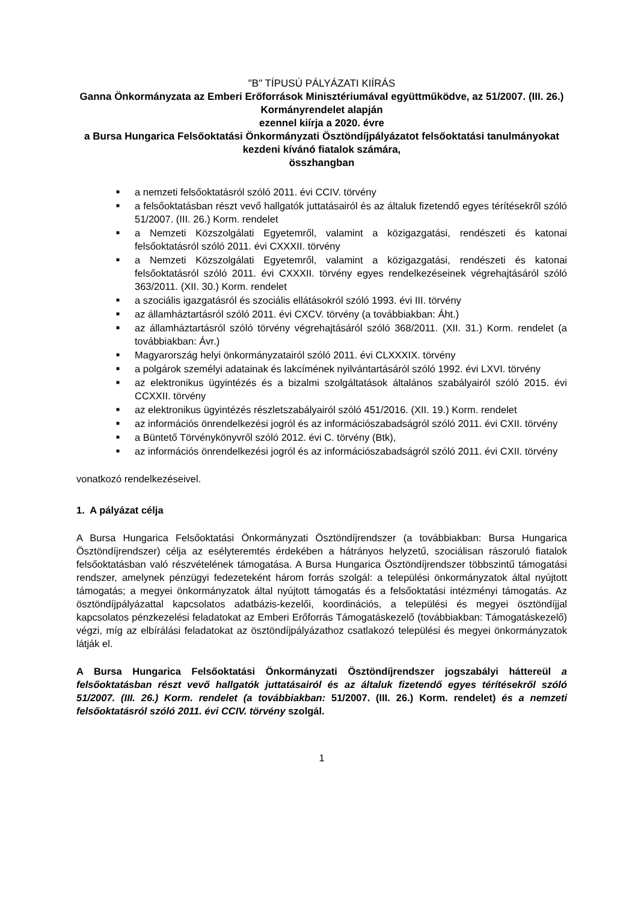"B" TÍPUSÚ PÁLYÁZATI KIÍRÁS
Ganna Önkormányzata az Emberi Erőforrások Minisztériumával együttműködve, az 51/2007. (III. 26.) Kormányrendelet alapján
ezennel kiírja a 2020. évre
a Bursa Hungarica Felsőoktatási Önkormányzati Ösztöndíjpályázatot felsőoktatási tanulmányokat kezdeni kívánó fiatalok számára,
összhangban
■ a nemzeti felsőoktatásról szóló 2011. évi CCIV. törvény
■ a felsőoktatásban részt vevő hallgatók juttatásairól és az általuk fizetendő egyes térítésekről szóló 51/2007. (III. 26.) Korm. rendelet
■ a Nemzeti Közszolgálati Egyetemről, valamint a közigazgatási, rendészeti és katonai felsőoktatásról szóló 2011. évi CXXXII. törvény
■ a Nemzeti Közszolgálati Egyetemről, valamint a közigazgatási, rendészeti és katonai felsőoktatásról szóló 2011. évi CXXXII. törvény egyes rendelkezéseinek végrehajtásáról szóló 363/2011. (XII. 30.) Korm. rendelet
■ a szociális igazgatásról és szociális ellátásokról szóló 1993. évi III. törvény
■ az államháztartásról szóló 2011. évi CXCV. törvény (a továbbiakban: Áht.)
■ az államháztartásról szóló törvény végrehajtásáról szóló 368/2011. (XII. 31.) Korm. rendelet (a továbbiakban: Ávr.)
■ Magyarország helyi önkormányzatairól szóló 2011. évi CLXXXIX. törvény
■ a polgárok személyi adatainak és lakcímének nyilvántartásáról szóló 1992. évi LXVI. törvény
■ az elektronikus ügyintézés és a bizalmi szolgáltatások általános szabályairól szóló 2015. évi CCXXII. törvény
■ az elektronikus ügyintézés részletszabályairól szóló 451/2016. (XII. 19.) Korm. rendelet
■ az információs önrendelkezési jogról és az információszabadságról szóló 2011. évi CXII. törvény
■ a Büntető Törvénykönyvről szóló 2012. évi C. törvény (Btk),
■ az információs önrendelkezési jogról és az információszabadságról szóló 2011. évi CXII. törvény
vonatkozó rendelkezéseivel.
1. A pályázat célja
A Bursa Hungarica Felsőoktatási Önkormányzati Ösztöndíjrendszer (a továbbiakban: Bursa Hungarica Ösztöndíjrendszer) célja az esélyteremtés érdekében a hátrányos helyzetű, szociálisan rászoruló fiatalok felsőoktatásban való részvételének támogatása. A Bursa Hungarica Ösztöndíjrendszer többszintű támogatási rendszer, amelynek pénzügyi fedezeteként három forrás szolgál: a települési önkormányzatok által nyújtott támogatás; a megyei önkormányzatok által nyújtott támogatás és a felsőoktatási intézményi támogatás. Az ösztöndíjpályázattal kapcsolatos adatbázis-kezelői, koordinációs, a települési és megyei ösztöndíjjal kapcsolatos pénzkezelési feladatokat az Emberi Erőforrás Támogatáskezelő (továbbiakban: Támogatáskezelő) végzi, míg az elbírálási feladatokat az ösztöndíjpályázathoz csatlakozó települési és megyei önkormányzatok látják el.
A Bursa Hungarica Felsőoktatási Önkormányzati Ösztöndíjrendszer jogszabályi háttereül a felsőoktatásban részt vevő hallgatók juttatásairól és az általuk fizetendő egyes térítésekről szóló 51/2007. (III. 26.) Korm. rendelet (a továbbiakban: 51/2007. (III. 26.) Korm. rendelet) és a nemzeti felsőoktatásról szóló 2011. évi CCIV. törvény szolgál.
1